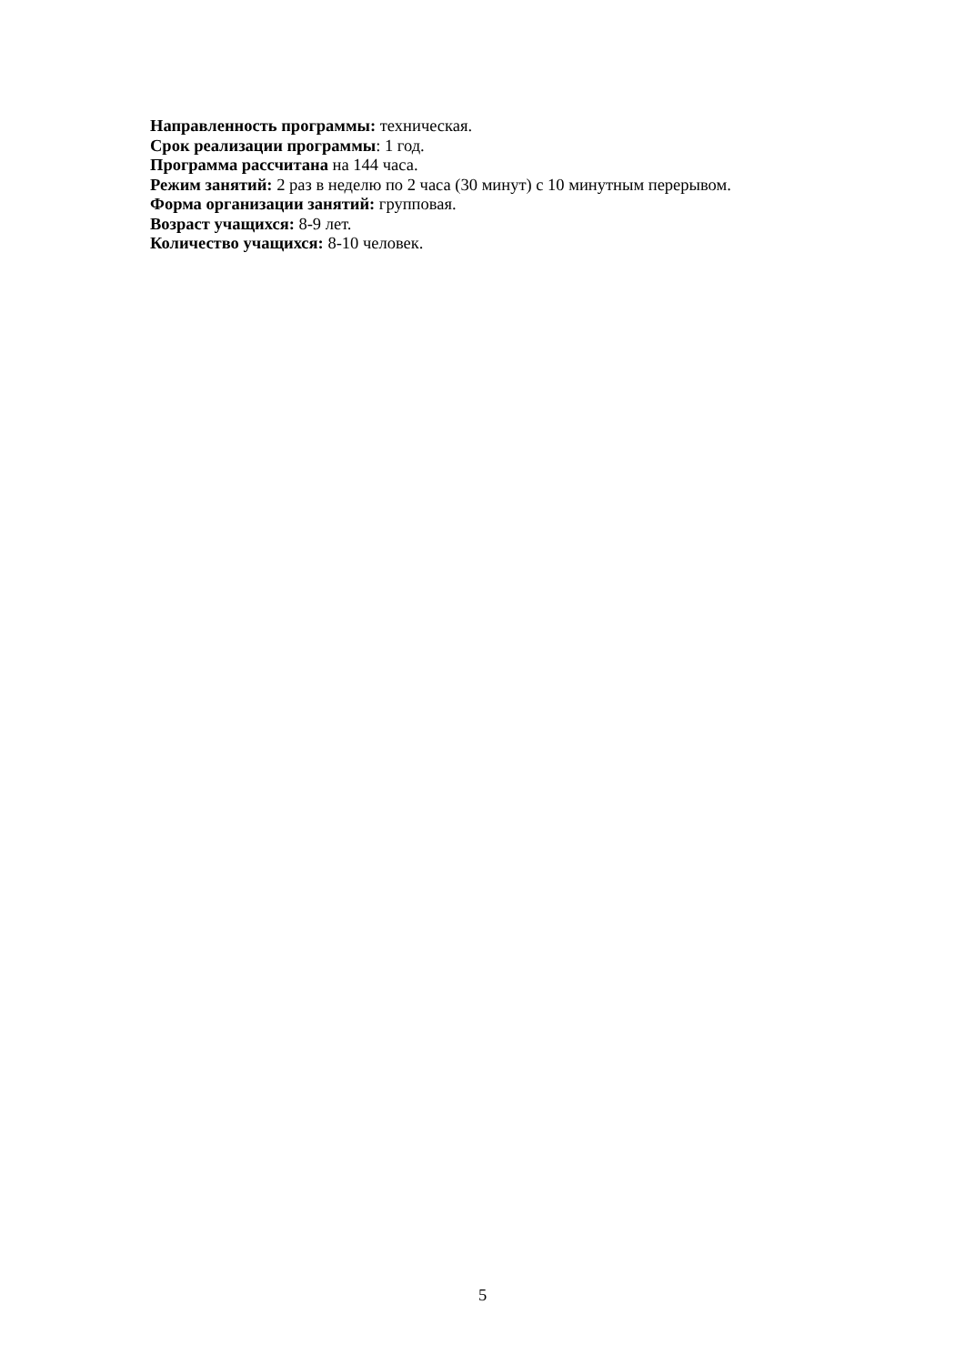Направленность программы: техническая.
Срок реализации программы: 1 год.
Программа рассчитана на 144 часа.
Режим занятий: 2 раз в неделю по 2 часа (30 минут) с 10 минутным перерывом.
Форма организации занятий: групповая.
Возраст учащихся: 8-9 лет.
Количество учащихся: 8-10 человек.
5